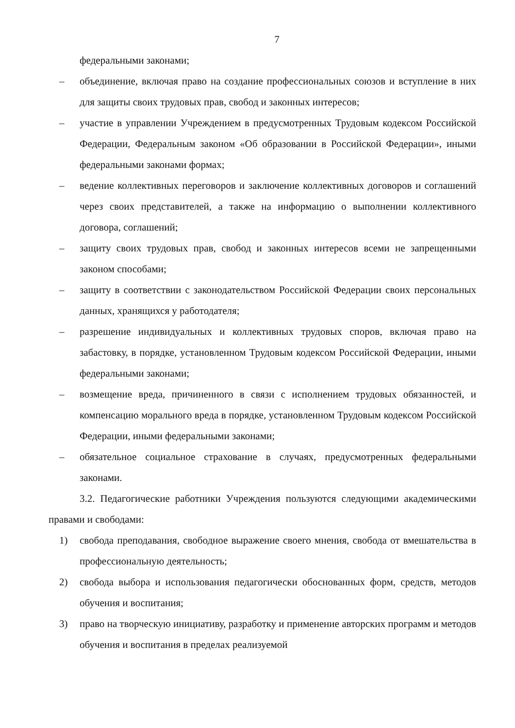7
федеральными законами;
– объединение, включая право на создание профессиональных союзов и вступление в них для защиты своих трудовых прав, свобод и законных интересов;
– участие в управлении Учреждением в предусмотренных Трудовым кодексом Российской Федерации, Федеральным законом «Об образовании в Российской Федерации», иными федеральными законами формах;
– ведение коллективных переговоров и заключение коллективных договоров и соглашений через своих представителей, а также на информацию о выполнении коллективного договора, соглашений;
– защиту своих трудовых прав, свобод и законных интересов всеми не запрещенными законом способами;
– защиту в соответствии с законодательством Российской Федерации своих персональных данных, хранящихся у работодателя;
– разрешение индивидуальных и коллективных трудовых споров, включая право на забастовку, в порядке, установленном Трудовым кодексом Российской Федерации, иными федеральными законами;
– возмещение вреда, причиненного в связи с исполнением трудовых обязанностей, и компенсацию морального вреда в порядке, установленном Трудовым кодексом Российской Федерации, иными федеральными законами;
– обязательное социальное страхование в случаях, предусмотренных федеральными законами.
3.2. Педагогические работники Учреждения пользуются следующими академическими правами и свободами:
1) свобода преподавания, свободное выражение своего мнения, свобода от вмешательства в профессиональную деятельность;
2) свобода выбора и использования педагогически обоснованных форм, средств, методов обучения и воспитания;
3) право на творческую инициативу, разработку и применение авторских программ и методов обучения и воспитания в пределах реализуемой